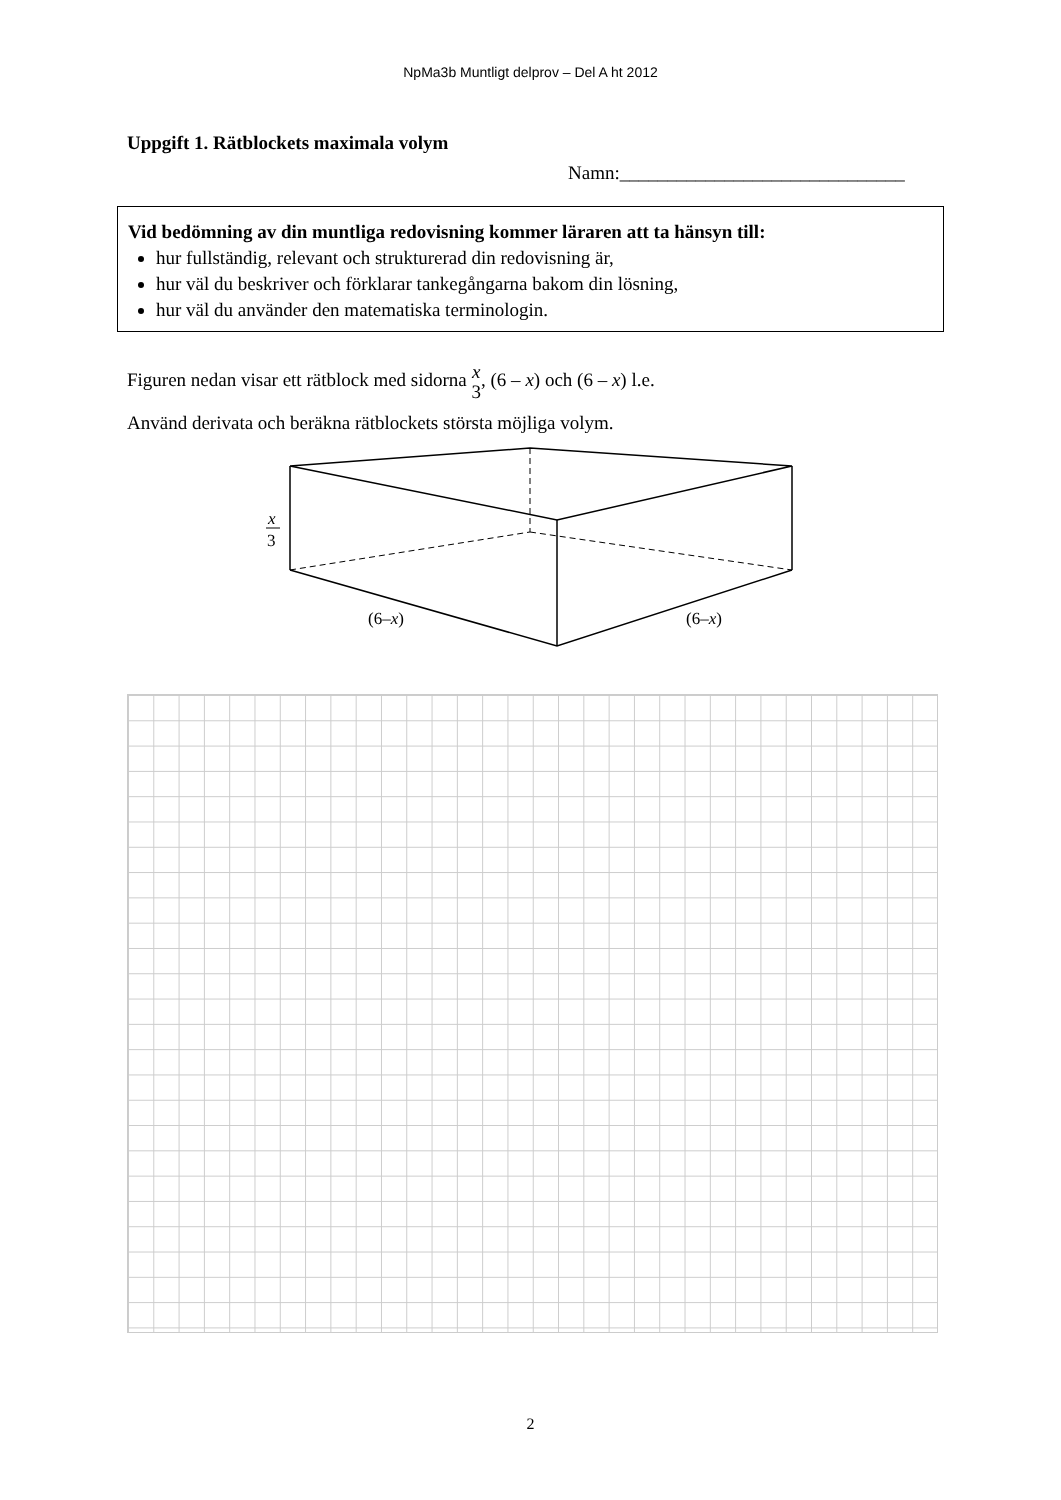NpMa3b Muntligt delprov – Del A ht 2012
Uppgift 1. Rätblockets maximala volym
Namn:______________________________
Vid bedömning av din muntliga redovisning kommer läraren att ta hänsyn till:
hur fullständig, relevant och strukturerad din redovisning är,
hur väl du beskriver och förklarar tankegångarna bakom din lösning,
hur väl du använder den matematiska terminologin.
Figuren nedan visar ett rätblock med sidorna x
3, (6 – x) och (6 – x) l.e.
Använd derivata och beräkna rätblockets största möjliga volym.
x
3
(6–x)
(6–x)
2